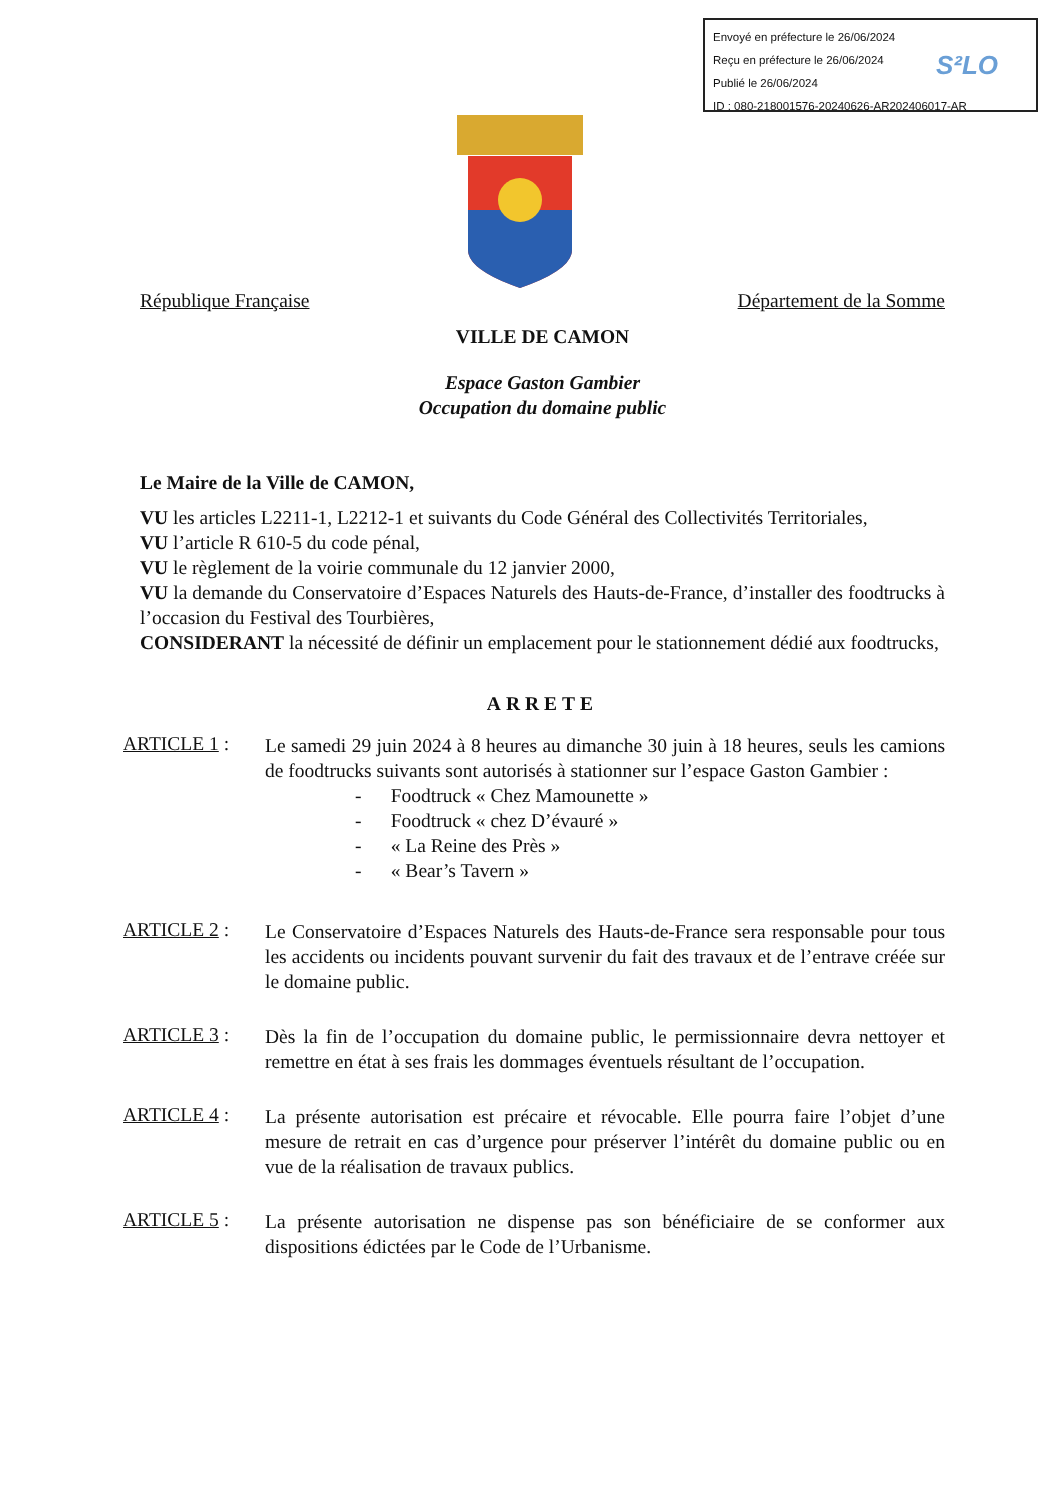Envoyé en préfecture le 26/06/2024
Reçu en préfecture le 26/06/2024
Publié le 26/06/2024
ID : 080-218001576-20240626-AR202406017-AR
S²LO
République Française Département de la Somme
VILLE DE CAMON
Espace Gaston Gambier
Occupation du domaine public
Le Maire de la Ville de CAMON,
VU les articles L2211-1, L2212-1 et suivants du Code Général des Collectivités Territoriales,
VU l’article R 610-5 du code pénal,
VU le règlement de la voirie communale du 12 janvier 2000,
VU la demande du Conservatoire d’Espaces Naturels des Hauts-de-France, d’installer des foodtrucks à l’occasion du Festival des Tourbières,
CONSIDERANT la nécessité de définir un emplacement pour le stationnement dédié aux foodtrucks,
ARRETE
ARTICLE 1 :
Le samedi 29 juin 2024 à 8 heures au dimanche 30 juin à 18 heures, seuls les camions de foodtrucks suivants sont autorisés à stationner sur l’espace Gaston Gambier :
- Foodtruck « Chez Mamounette »
- Foodtruck « chez D’évauré »
- « La Reine des Près »
- « Bear’s Tavern »
ARTICLE 2 :
Le Conservatoire d’Espaces Naturels des Hauts-de-France sera responsable pour tous les accidents ou incidents pouvant survenir du fait des travaux et de l’entrave créée sur le domaine public.
ARTICLE 3 :
Dès la fin de l’occupation du domaine public, le permissionnaire devra nettoyer et remettre en état à ses frais les dommages éventuels résultant de l’occupation.
ARTICLE 4 :
La présente autorisation est précaire et révocable. Elle pourra faire l’objet d’une mesure de retrait en cas d’urgence pour préserver l’intérêt du domaine public ou en vue de la réalisation de travaux publics.
ARTICLE 5 :
La présente autorisation ne dispense pas son bénéficiaire de se conformer aux dispositions édictées par le Code de l’Urbanisme.